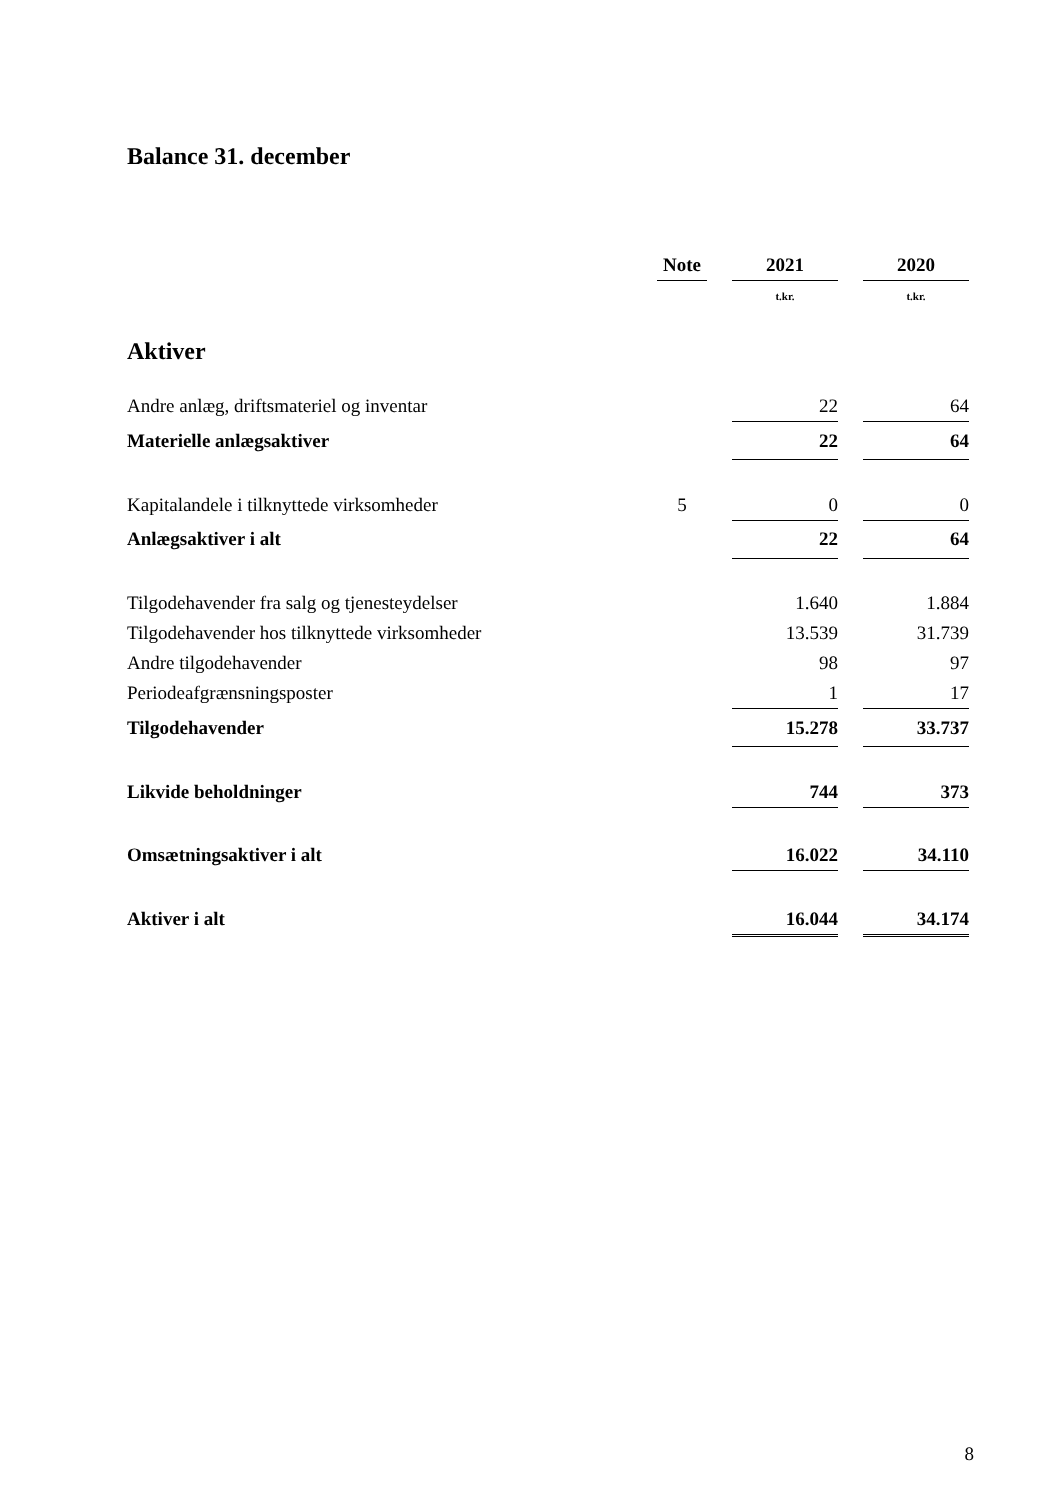Balance 31. december
| | Note | | 2021 | | 2020 |
| --- | --- | --- | --- | --- | --- |
| | | | t.kr. | | t.kr. |
| Aktiver | | | | | |
| Andre anlæg, driftsmateriel og inventar | | | 22 | | 64 |
| Materielle anlægsaktiver | | | 22 | | 64 |
| Kapitalandele i tilknyttede virksomheder | 5 | | 0 | | 0 |
| Anlægsaktiver i alt | | | 22 | | 64 |
| Tilgodehavender fra salg og tjenesteydelser | | | 1.640 | | 1.884 |
| Tilgodehavender hos tilknyttede virksomheder | | | 13.539 | | 31.739 |
| Andre tilgodehavender | | | 98 | | 97 |
| Periodeafgrænsningsposter | | | 1 | | 17 |
| Tilgodehavender | | | 15.278 | | 33.737 |
| Likvide beholdninger | | | 744 | | 373 |
| Omsætningsaktiver i alt | | | 16.022 | | 34.110 |
| Aktiver i alt | | | 16.044 | | 34.174 |
8